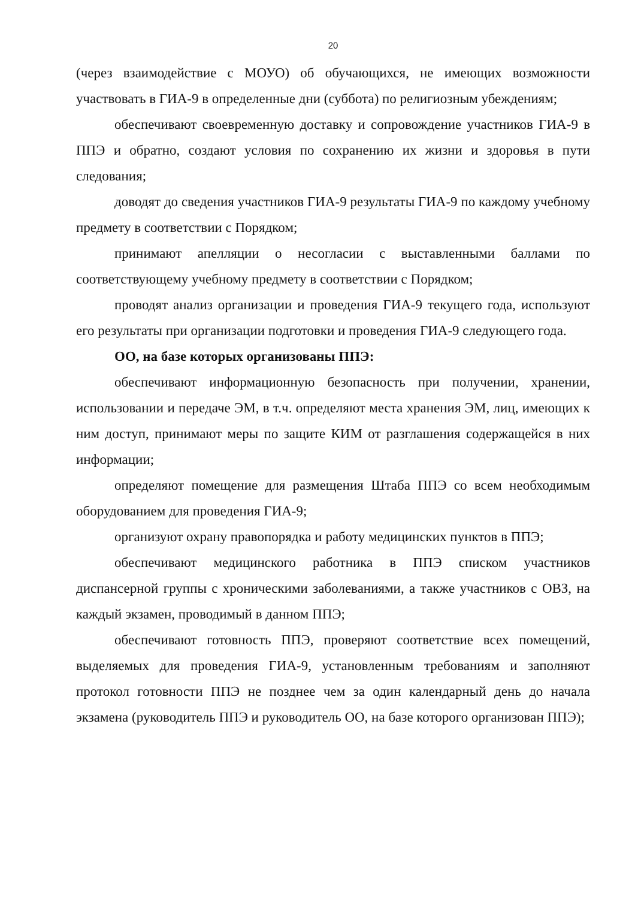20
(через взаимодействие с МОУО) об обучающихся, не имеющих возможности участвовать в ГИА-9 в определенные дни (суббота) по религиозным убеждениям;
обеспечивают своевременную доставку и сопровождение участников ГИА-9 в ППЭ и обратно, создают условия по сохранению их жизни и здоровья в пути следования;
доводят до сведения участников ГИА-9 результаты ГИА-9 по каждому учебному предмету в соответствии с Порядком;
принимают апелляции о несогласии с выставленными баллами по соответствующему учебному предмету в соответствии с Порядком;
проводят анализ организации и проведения ГИА-9 текущего года, используют его результаты при организации подготовки и проведения ГИА-9 следующего года.
ОО, на базе которых организованы ППЭ:
обеспечивают информационную безопасность при получении, хранении, использовании и передаче ЭМ, в т.ч. определяют места хранения ЭМ, лиц, имеющих к ним доступ, принимают меры по защите КИМ от разглашения содержащейся в них информации;
определяют помещение для размещения Штаба ППЭ со всем необходимым оборудованием для проведения ГИА-9;
организуют охрану правопорядка и работу медицинских пунктов в ППЭ;
обеспечивают медицинского работника в ППЭ списком участников диспансерной группы с хроническими заболеваниями, а также участников с ОВЗ, на каждый экзамен, проводимый в данном ППЭ;
обеспечивают готовность ППЭ, проверяют соответствие всех помещений, выделяемых для проведения ГИА-9, установленным требованиям и заполняют протокол готовности ППЭ не позднее чем за один календарный день до начала экзамена (руководитель ППЭ и руководитель ОО, на базе которого организован ППЭ);